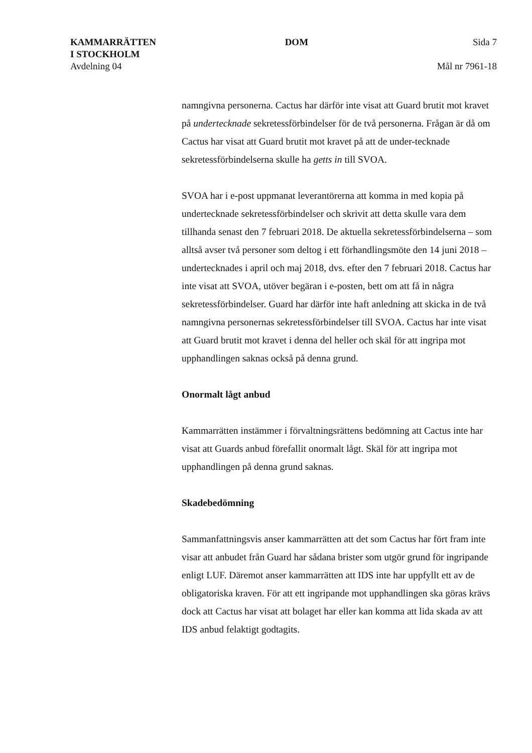KAMMARRÄTTEN
I STOCKHOLM
Avdelning 04
DOM Sida 7
Mål nr 7961-18
namngivna personerna. Cactus har därför inte visat att Guard brutit mot kravet på undertecknade sekretessförbindelser för de två personerna. Frågan är då om Cactus har visat att Guard brutit mot kravet på att de under-tecknade sekretessförbindelserna skulle ha getts in till SVOA.
SVOA har i e-post uppmanat leverantörerna att komma in med kopia på undertecknade sekretessförbindelser och skrivit att detta skulle vara dem tillhanda senast den 7 februari 2018. De aktuella sekretessförbindelserna – som alltså avser två personer som deltog i ett förhandlingsmöte den 14 juni 2018 – undertecknades i april och maj 2018, dvs. efter den 7 februari 2018. Cactus har inte visat att SVOA, utöver begäran i e-posten, bett om att få in några sekretessförbindelser. Guard har därför inte haft anledning att skicka in de två namngivna personernas sekretessförbindelser till SVOA. Cactus har inte visat att Guard brutit mot kravet i denna del heller och skäl för att ingripa mot upphandlingen saknas också på denna grund.
Onormalt lågt anbud
Kammarrätten instämmer i förvaltningsrättens bedömning att Cactus inte har visat att Guards anbud förefallit onormalt lågt. Skäl för att ingripa mot upphandlingen på denna grund saknas.
Skadebedömning
Sammanfattningsvis anser kammarrätten att det som Cactus har fört fram inte visar att anbudet från Guard har sådana brister som utgör grund för ingripande enligt LUF. Däremot anser kammarrätten att IDS inte har uppfyllt ett av de obligatoriska kraven. För att ett ingripande mot upphandlingen ska göras krävs dock att Cactus har visat att bolaget har eller kan komma att lida skada av att IDS anbud felaktigt godtagits.